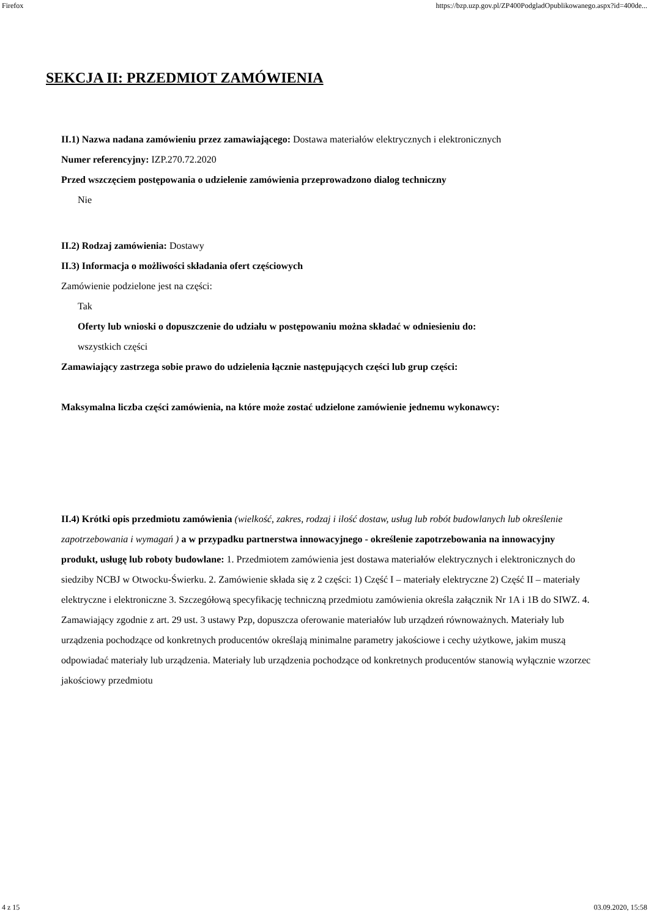Firefox https://bzp.uzp.gov.pl/ZP400PodgladOpublikowanego.aspx?id=400de...
SEKCJA II: PRZEDMIOT ZAMÓWIENIA
II.1) Nazwa nadana zamówieniu przez zamawiającego: Dostawa materiałów elektrycznych i elektronicznych
Numer referencyjny: IZP.270.72.2020
Przed wszczęciem postępowania o udzielenie zamówienia przeprowadzono dialog techniczny
Nie
II.2) Rodzaj zamówienia: Dostawy
II.3) Informacja o możliwości składania ofert częściowych
Zamówienie podzielone jest na części:
Tak
Oferty lub wnioski o dopuszczenie do udziału w postępowaniu można składać w odniesieniu do:
wszystkich części
Zamawiający zastrzega sobie prawo do udzielenia łącznie następujących części lub grup części:
Maksymalna liczba części zamówienia, na które może zostać udzielone zamówienie jednemu wykonawcy:
II.4) Krótki opis przedmiotu zamówienia (wielkość, zakres, rodzaj i ilość dostaw, usług lub robót budowlanych lub określenie zapotrzebowania i wymagań ) a w przypadku partnerstwa innowacyjnego - określenie zapotrzebowania na innowacyjny produkt, usługę lub roboty budowlane: 1. Przedmiotem zamówienia jest dostawa materiałów elektrycznych i elektronicznych do siedziby NCBJ w Otwocku-Świerku. 2. Zamówienie składa się z 2 części: 1) Część I – materiały elektryczne 2) Część II – materiały elektryczne i elektroniczne 3. Szczegółową specyfikację techniczną przedmiotu zamówienia określa załącznik Nr 1A i 1B do SIWZ. 4. Zamawiający zgodnie z art. 29 ust. 3 ustawy Pzp, dopuszcza oferowanie materiałów lub urządzeń równoważnych. Materiały lub urządzenia pochodzące od konkretnych producentów określają minimalne parametry jakościowe i cechy użytkowe, jakim muszą odpowiadać materiały lub urządzenia. Materiały lub urządzenia pochodzące od konkretnych producentów stanowią wyłącznie wzorzec jakościowy przedmiotu
4 z 15 03.09.2020, 15:58